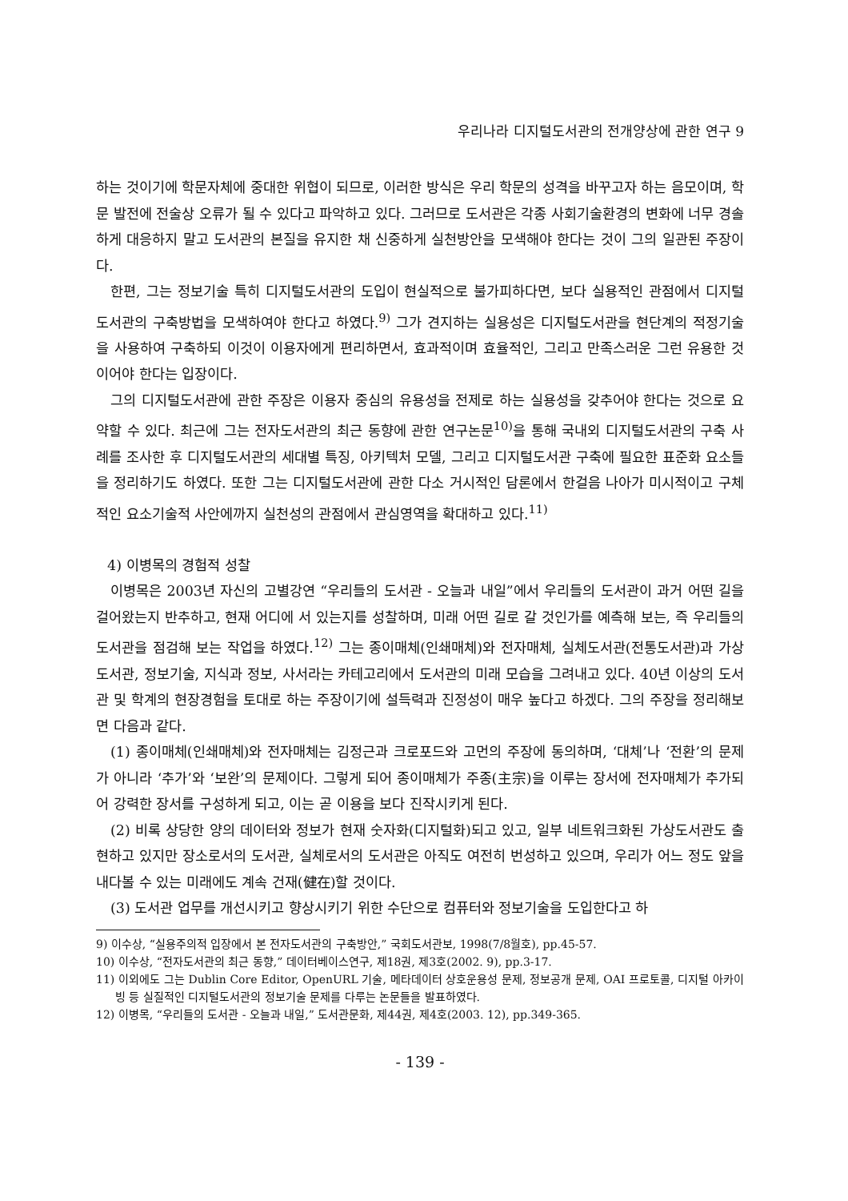우리나라 디지털도서관의 전개양상에 관한 연구 9
하는 것이기에 학문자체에 중대한 위협이 되므로, 이러한 방식은 우리 학문의 성격을 바꾸고자 하는 음모이며, 학문 발전에 전술상 오류가 될 수 있다고 파악하고 있다. 그러므로 도서관은 각종 사회기술환경의 변화에 너무 경솔하게 대응하지 말고 도서관의 본질을 유지한 채 신중하게 실천방안을 모색해야 한다는 것이 그의 일관된 주장이다.
한편, 그는 정보기술 특히 디지털도서관의 도입이 현실적으로 불가피하다면, 보다 실용적인 관점에서 디지털도서관의 구축방법을 모색하여야 한다고 하였다.<sup>9)</sup> 그가 견지하는 실용성은 디지털도서관을 현단계의 적정기술을 사용하여 구축하되 이것이 이용자에게 편리하면서, 효과적이며 효율적인, 그리고 만족스러운 그런 유용한 것이어야 한다는 입장이다.
그의 디지털도서관에 관한 주장은 이용자 중심의 유용성을 전제로 하는 실용성을 갖추어야 한다는 것으로 요약할 수 있다. 최근에 그는 전자도서관의 최근 동향에 관한 연구논문<sup>10)</sup>을 통해 국내외 디지털도서관의 구축 사례를 조사한 후 디지털도서관의 세대별 특징, 아키텍처 모델, 그리고 디지털도서관 구축에 필요한 표준화 요소들을 정리하기도 하였다. 또한 그는 디지털도서관에 관한 다소 거시적인 담론에서 한걸음 나아가 미시적이고 구체적인 요소기술적 사안에까지 실천성의 관점에서 관심영역을 확대하고 있다.<sup>11)</sup>
4) 이병목의 경험적 성찰
이병목은 2003년 자신의 고별강연 “우리들의 도서관 - 오늘과 내일”에서 우리들의 도서관이 과거 어떤 길을 걸어왔는지 반추하고, 현재 어디에 서 있는지를 성찰하며, 미래 어떤 길로 갈 것인가를 예측해 보는, 즉 우리들의 도서관을 점검해 보는 작업을 하였다.<sup>12)</sup> 그는 종이매체(인쇄매체)와 전자매체, 실체도서관(전통도서관)과 가상도서관, 정보기술, 지식과 정보, 사서라는 카테고리에서 도서관의 미래 모습을 그려내고 있다. 40년 이상의 도서관 및 학계의 현장경험을 토대로 하는 주장이기에 설득력과 진정성이 매우 높다고 하겠다. 그의 주장을 정리해보면 다음과 같다.
(1) 종이매체(인쇄매체)와 전자매체는 김정근과 크로포드와 고먼의 주장에 동의하며, ‘대체’나 ‘전환’의 문제가 아니라 ‘추가’와 ‘보완’의 문제이다. 그렇게 되어 종이매체가 주종(主宗)을 이루는 장서에 전자매체가 추가되어 강력한 장서를 구성하게 되고, 이는 곧 이용을 보다 진작시키게 된다.
(2) 비록 상당한 양의 데이터와 정보가 현재 숫자화(디지털화)되고 있고, 일부 네트워크화된 가상도서관도 출현하고 있지만 장소로서의 도서관, 실체로서의 도서관은 아직도 여전히 번성하고 있으며, 우리가 어느 정도 앞을 내다볼 수 있는 미래에도 계속 건재(健在)할 것이다.
(3) 도서관 업무를 개선시키고 향상시키기 위한 수단으로 컴퓨터와 정보기술을 도입한다고 하
9) 이수상, “실용주의적 입장에서 본 전자도서관의 구축방안,” 국회도서관보, 1998(7/8월호), pp.45-57.
10) 이수상, “전자도서관의 최근 동향,” 데이터베이스연구, 제18권, 제3호(2002. 9), pp.3-17.
11) 이외에도 그는 Dublin Core Editor, OpenURL 기술, 메타데이터 상호운용성 문제, 정보공개 문제, OAI 프로토콜, 디지털 아카이빙 등 실질적인 디지털도서관의 정보기술 문제를 다루는 논문들을 발표하였다.
12) 이병목, “우리들의 도서관 - 오늘과 내일,” 도서관문화, 제44권, 제4호(2003. 12), pp.349-365.
- 139 -